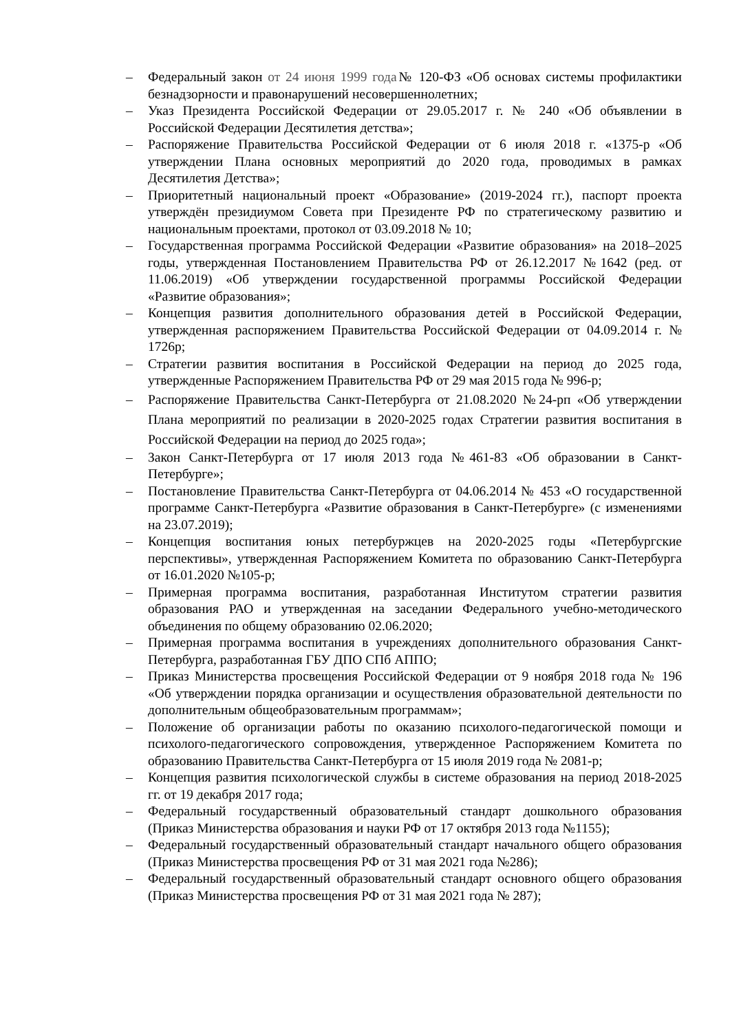– Федеральный закон от 24 июня 1999 года№ 120-ФЗ «Об основах системы профилактики безнадзорности и правонарушений несовершеннолетних;
– Указ Президента Российской Федерации от 29.05.2017 г. № 240 «Об объявлении в Российской Федерации Десятилетия детства»;
– Распоряжение Правительства Российской Федерации от 6 июля 2018 г. «1375-р «Об утверждении Плана основных мероприятий до 2020 года, проводимых в рамках Десятилетия Детства»;
– Приоритетный национальный проект «Образование» (2019-2024 гг.), паспорт проекта утверждён президиумом Совета при Президенте РФ по стратегическому развитию и национальным проектами, протокол от 03.09.2018 № 10;
– Государственная программа Российской Федерации «Развитие образования» на 2018–2025 годы, утвержденная Постановлением Правительства РФ от 26.12.2017 №1642 (ред. от 11.06.2019) «Об утверждении государственной программы Российской Федерации «Развитие образования»;
– Концепция развития дополнительного образования детей в Российской Федерации, утвержденная распоряжением Правительства Российской Федерации от 04.09.2014 г. № 1726р;
– Стратегии развития воспитания в Российской Федерации на период до 2025 года, утвержденные Распоряжением Правительства РФ от 29 мая 2015 года № 996-р;
– Распоряжение Правительства Санкт-Петербурга от 21.08.2020 №24-рп «Об утверждении Плана мероприятий по реализации в 2020-2025 годах Стратегии развития воспитания в Российской Федерации на период до 2025 года»;
– Закон Санкт-Петербурга от 17 июля 2013 года №461-83 «Об образовании в Санкт-Петербурге»;
– Постановление Правительства Санкт-Петербурга от 04.06.2014 № 453 «О государственной программе Санкт-Петербурга «Развитие образования в Санкт-Петербурге» (с изменениями на 23.07.2019);
– Концепция воспитания юных петербуржцев на 2020-2025 годы «Петербургские перспективы», утвержденная Распоряжением Комитета по образованию Санкт-Петербурга от 16.01.2020 №105-р;
– Примерная программа воспитания, разработанная Институтом стратегии развития образования РАО и утвержденная на заседании Федерального учебно-методического объединения по общему образованию 02.06.2020;
– Примерная программа воспитания в учреждениях дополнительного образования Санкт-Петербурга, разработанная ГБУ ДПО СПб АППО;
– Приказ Министерства просвещения Российской Федерации от 9 ноября 2018 года № 196 «Об утверждении порядка организации и осуществления образовательной деятельности по дополнительным общеобразовательным программам»;
– Положение об организации работы по оказанию психолого-педагогической помощи и психолого-педагогического сопровождения, утвержденное Распоряжением Комитета по образованию Правительства Санкт-Петербурга от 15 июля 2019 года № 2081-р;
– Концепция развития психологической службы в системе образования на период 2018-2025 гг. от 19 декабря 2017 года;
– Федеральный государственный образовательный стандарт дошкольного образования (Приказ Министерства образования и науки РФ от 17 октября 2013 года №1155);
– Федеральный государственный образовательный стандарт начального общего образования (Приказ Министерства просвещения РФ от 31 мая 2021 года №286);
– Федеральный государственный образовательный стандарт основного общего образования (Приказ Министерства просвещения РФ от 31 мая 2021 года № 287);